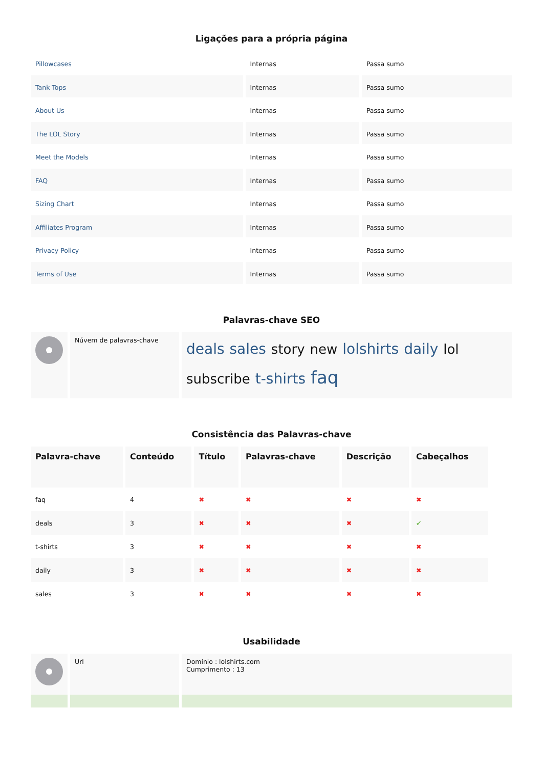Ligações para a própria página
| Pillowcases | Internas | Passa sumo |
| Tank Tops | Internas | Passa sumo |
| About Us | Internas | Passa sumo |
| The LOL Story | Internas | Passa sumo |
| Meet the Models | Internas | Passa sumo |
| FAQ | Internas | Passa sumo |
| Sizing Chart | Internas | Passa sumo |
| Affiliates Program | Internas | Passa sumo |
| Privacy Policy | Internas | Passa sumo |
| Terms of Use | Internas | Passa sumo |
Palavras-chave SEO
| | Núvem de palavras-chave | deals sales story new lolshirts daily lol subscribe t-shirts faq |
Consistência das Palavras-chave
| Palavra-chave | Conteúdo | Título | Palavras-chave | Descrição | Cabeçalhos |
| --- | --- | --- | --- | --- | --- |
| faq | 4 | ✖ | ✖ | ✖ | ✖ |
| deals | 3 | ✖ | ✖ | ✖ | ✔ |
| t-shirts | 3 | ✖ | ✖ | ✖ | ✖ |
| daily | 3 | ✖ | ✖ | ✖ | ✖ |
| sales | 3 | ✖ | ✖ | ✖ | ✖ |
Usabilidade
| | Url | Domínio : lolshirts.com Cumprimento : 13 |